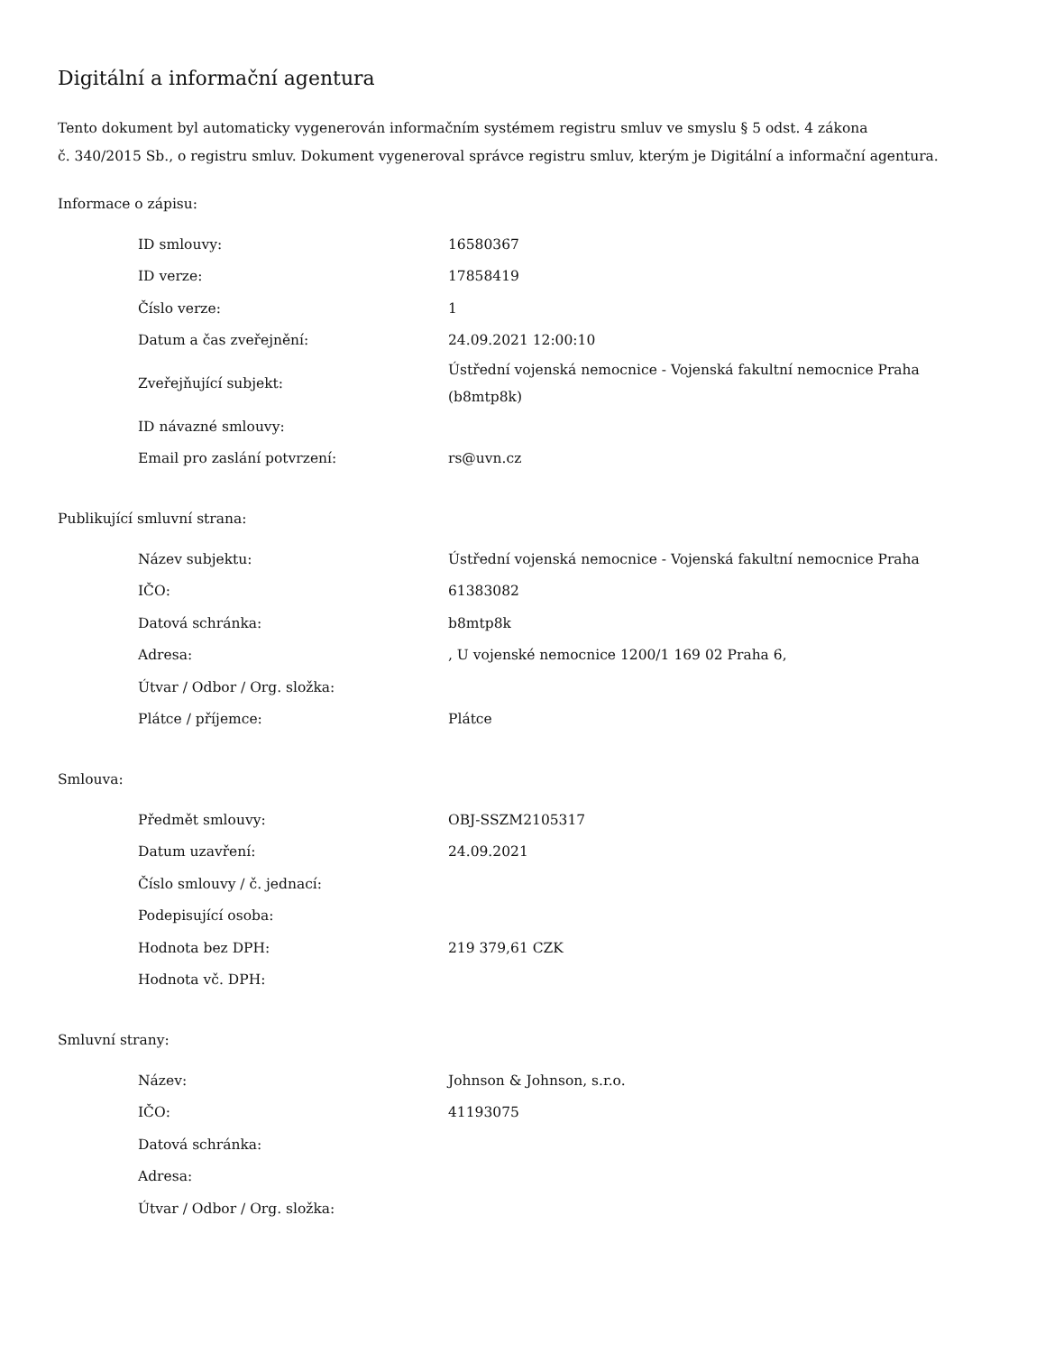Digitální a informační agentura
Tento dokument byl automaticky vygenerován informačním systémem registru smluv ve smyslu § 5 odst. 4 zákona
č. 340/2015 Sb., o registru smluv. Dokument vygeneroval správce registru smluv, kterým je Digitální a informační agentura.
Informace o zápisu:
| ID smlouvy: | 16580367 |
| ID verze: | 17858419 |
| Číslo verze: | 1 |
| Datum a čas zveřejnění: | 24.09.2021 12:00:10 |
| Zveřejňující subjekt: | Ústřední vojenská nemocnice - Vojenská fakultní nemocnice Praha (b8mtp8k) |
| ID návazné smlouvy: | |
| Email pro zaslání potvrzení: | rs@uvn.cz |
Publikující smluvní strana:
| Název subjektu: | Ústřední vojenská nemocnice - Vojenská fakultní nemocnice Praha |
| IČO: | 61383082 |
| Datová schránka: | b8mtp8k |
| Adresa: | , U vojenské nemocnice 1200/1 169 02 Praha 6, |
| Útvar / Odbor / Org. složka: | |
| Plátce / příjemce: | Plátce |
Smlouva:
| Předmět smlouvy: | OBJ-SSZM2105317 |
| Datum uzavření: | 24.09.2021 |
| Číslo smlouvy / č. jednací: | |
| Podepisující osoba: | |
| Hodnota bez DPH: | 219 379,61 CZK |
| Hodnota vč. DPH: | |
Smluvní strany:
| Název: | Johnson & Johnson, s.r.o. |
| IČO: | 41193075 |
| Datová schránka: | |
| Adresa: | |
| Útvar / Odbor / Org. složka: | |